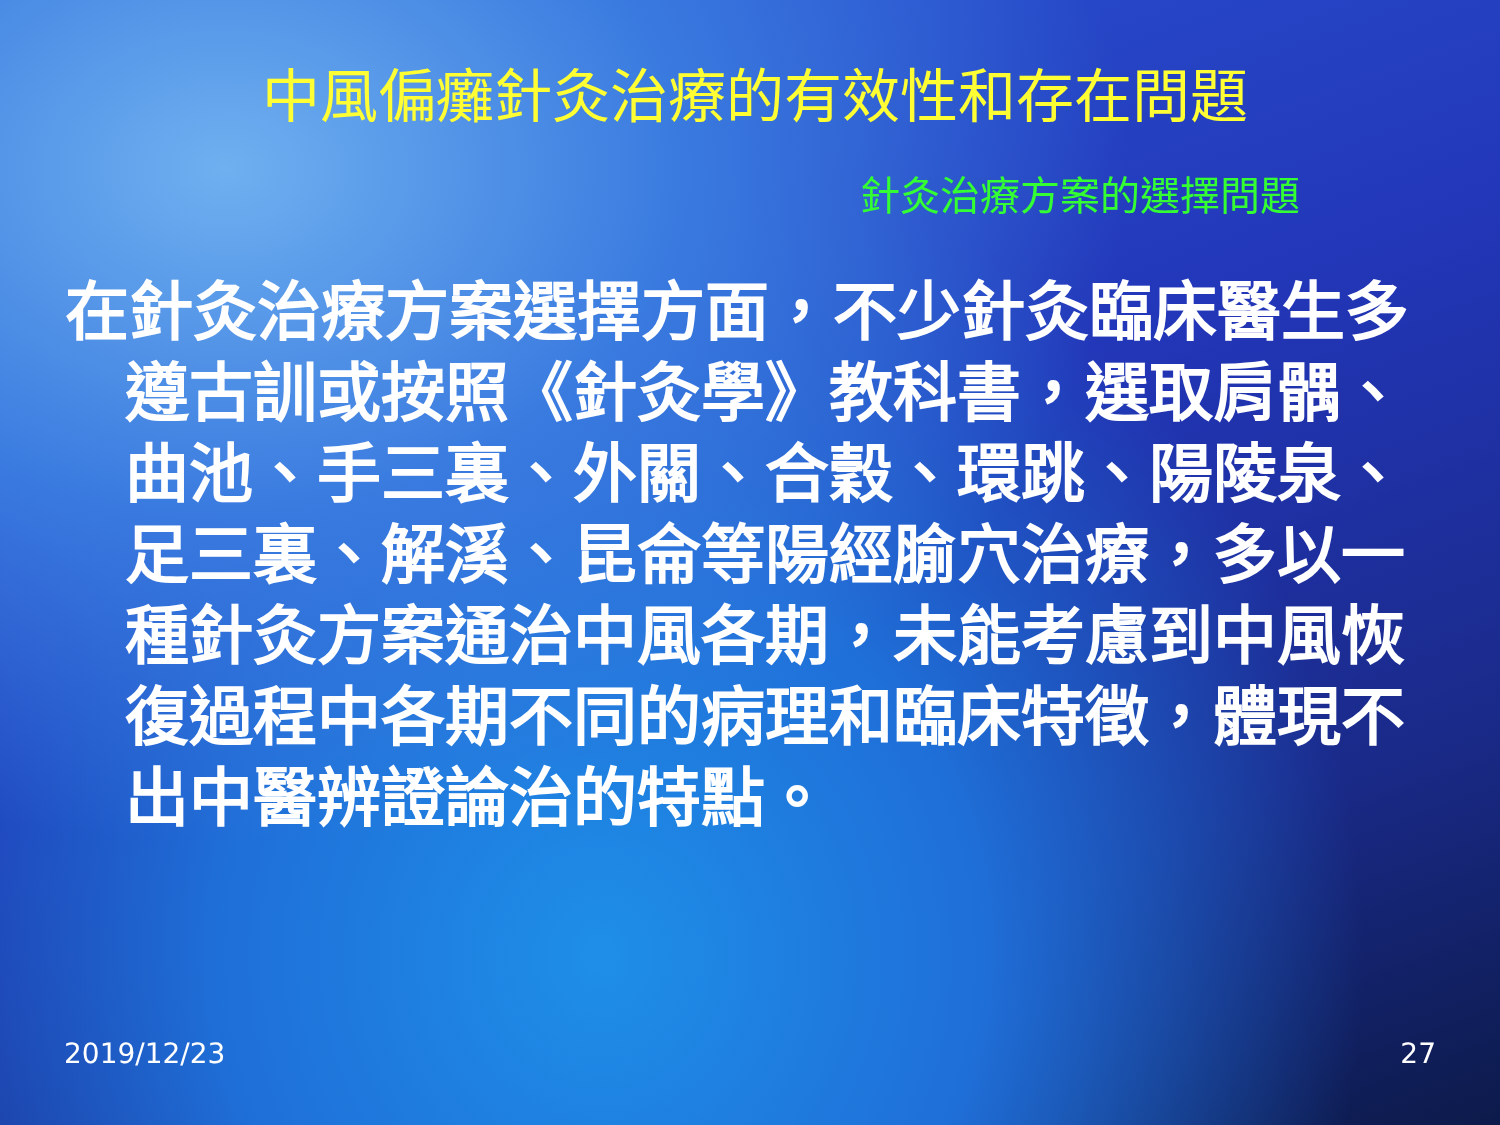中風偏癱針灸治療的有效性和存在問題
針灸治療方案的選擇問題
在針灸治療方案選擇方面，不少針灸臨床醫生多遵古訓或按照《針灸學》教科書，選取肩髃、曲池、手三裏、外關、合穀、環跳、陽陵泉、足三裏、解溪、昆侖等陽經腧穴治療，多以一種針灸方案通治中風各期，未能考慮到中風恢復過程中各期不同的病理和臨床特徵，體現不出中醫辨證論治的特點。
2019/12/23 27